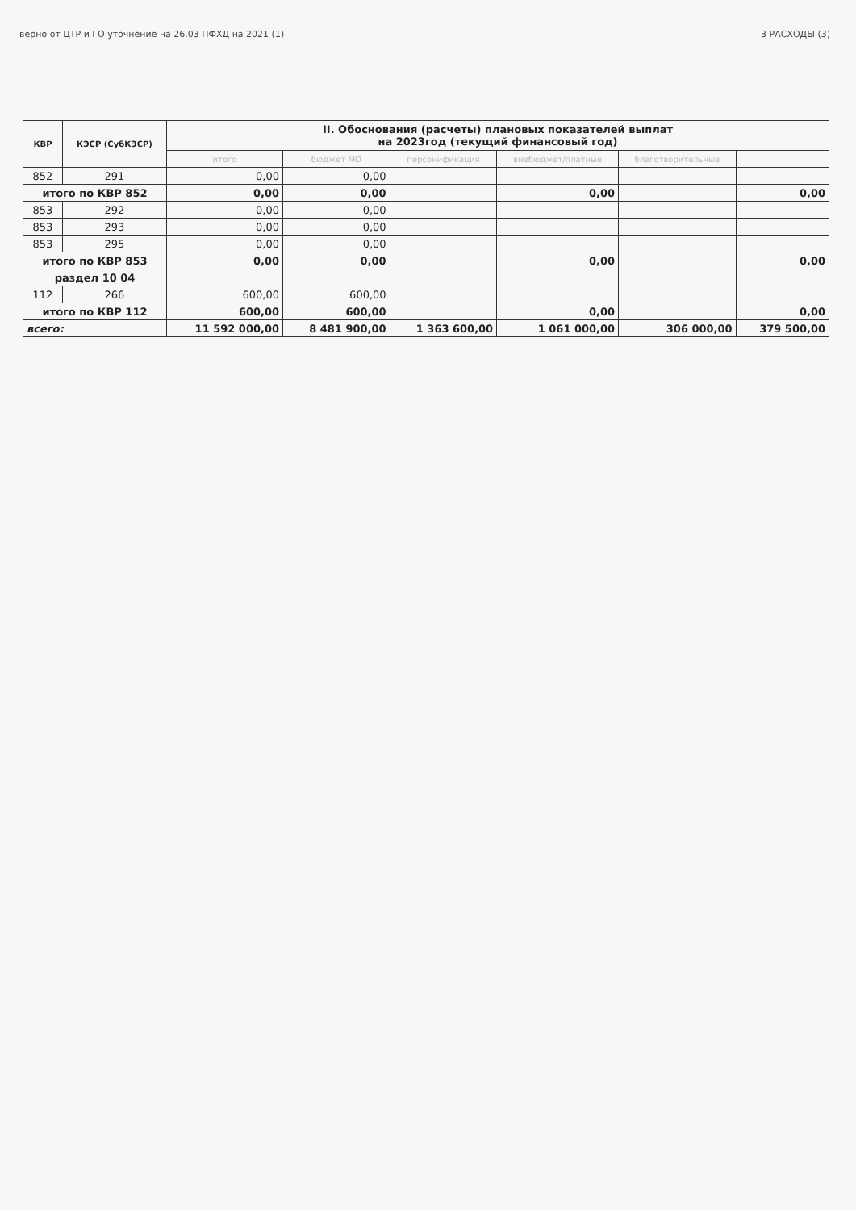верно от ЦТР и ГО уточнение на 26.03 ПФХД на 2021 (1) 3 РАСХОДЫ (3)
| КВР | КЭСР (СубКЭСР) | II. Обоснования (расчеты) плановых показателей выплат на 2023год (текущий финансовый год) | | | | | |
| --- | --- | --- | --- | --- | --- | --- | --- |
| | | итого | бюджет МО | персонификация | внебюджет/платные | благотворительные | |
| 852 | 291 | 0,00 | 0,00 | | | | |
| итого по КВР 852 | | 0,00 | 0,00 | | 0,00 | | 0,00 |
| 853 | 292 | 0,00 | 0,00 | | | | |
| 853 | 293 | 0,00 | 0,00 | | | | |
| 853 | 295 | 0,00 | 0,00 | | | | |
| итого по КВР 853 | | 0,00 | 0,00 | | 0,00 | | 0,00 |
| раздел 10 04 | | | | | | | |
| 112 | 266 | 600,00 | 600,00 | | | | |
| итого по КВР 112 | | 600,00 | 600,00 | | 0,00 | | 0,00 |
| всего: | | 11 592 000,00 | 8 481 900,00 | 1 363 600,00 | 1 061 000,00 | 306 000,00 | 379 500,00 |